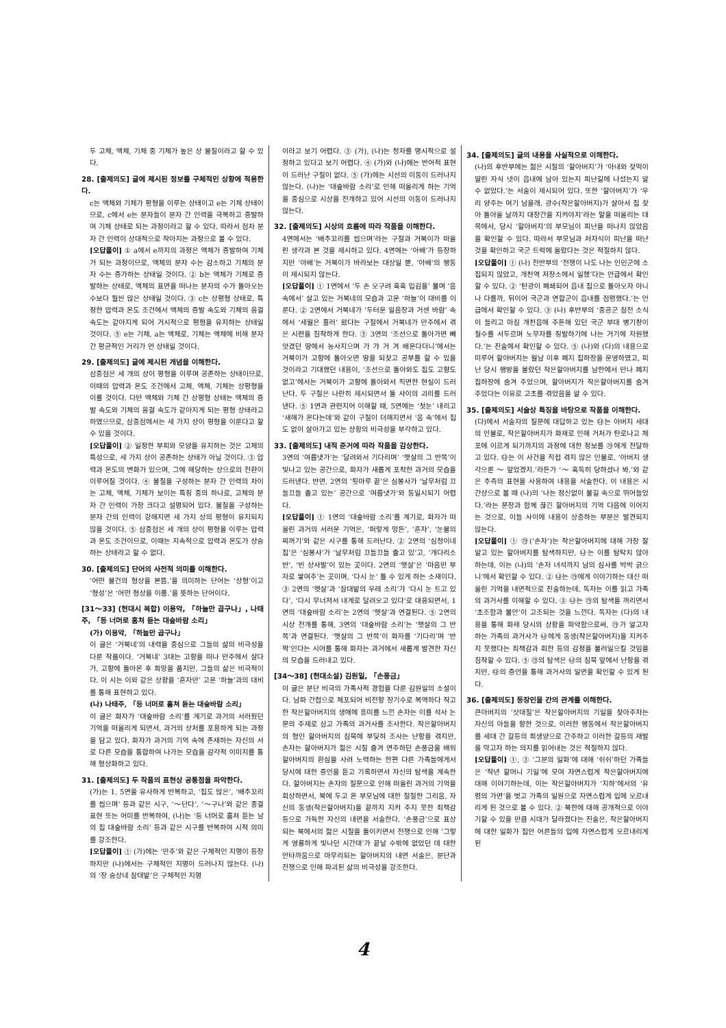두 고체, 액체, 기체 중 기체가 높은 상 물질이라고 할 수 있다.
28. [출제의도] 글에 제시된 정보를 구체적인 상황에 적용한다.
c는 액체와 기체가 평형을 이루는 상태이고 e는 기체 상태이므로, c에서 e는 분자들이 분자 간 인력을 극복하고 증발하여 기체 상태로 되는 과정이라고 할 수 있다. 따라서 점차 분자 간 인력이 상대적으로 작아지는 과정으로 볼 수 있다.
[오답풀이] ① a에서 e까지의 과정은 액체가 증발하여 기체가 되는 과정이므로, 액체의 분자 수는 감소하고 기체의 분자 수는 증가하는 상태일 것이다. ② b는 액체가 기체로 증발하는 상태로, 액체의 표면을 떠나는 분자의 수가 돌아오는 수보다 훨씬 많은 상태일 것이다. ③ c는 상평형 상태로, 특정한 압력과 온도 조건에서 액체의 증발 속도와 기체의 응결 속도는 같아지게 되어 거시적으로 평형을 유지하는 상태일 것이다. ⑤ e는 기체, a는 액체로, 기체는 액체에 비해 분자 간 평균적인 거리가 먼 상태일 것이다.
29. [출제의도] 글에 제시된 개념을 이해한다.
삼중점은 세 개의 상이 평형을 이루며 공존하는 상태이므로, 이때의 압력과 온도 조건에서 고체, 액체, 기체는 상평형을 이룰 것이다. 다만 액체와 기체 간 상평형 상태는 액체의 증발 속도와 기체의 응결 속도가 같아지게 되는 평형 상태라고 하였으므로, 삼중점에서는 세 가지 상이 평형을 이룬다고 할 수 있을 것이다.
[오답풀이] ② 일정한 부피와 모양을 유지하는 것은 고체의 특성으로, 세 가지 상이 공존하는 상태가 아닐 것이다. ③ 압력과 온도의 변화가 있으며, 그에 해당하는 상으로의 전환이 이루어질 것이다. ④ 물질을 구성하는 분자 간 인력의 차이는 고체, 액체, 기체가 보이는 특징 중의 하나로, 고체의 분자 간 인력이 가장 크다고 설명되어 있다. 물질을 구성하는 분자 간의 인력이 강해지면 세 가지 상의 평형이 유지되지 않을 것이다. ⑤ 삼중점은 세 개의 상이 평형을 이루는 압력과 온도 조건이므로, 이때는 지속적으로 압력과 온도가 상승하는 상태라고 할 수 없다.
30. [출제의도] 단어의 사전적 의미를 이해한다.
‘어떤 물건의 형상을 본뜸.’을 의미하는 단어는 ‘상형’이고 ‘형성’은 ‘어떤 형상을 이룸.’을 뜻하는 단어이다.
[31～33] (현대시 복합) 이용악, 「하늘만 곱구나」, 나태주, 「등 너머로 훔쳐 듣는 대숲바람 소리」
(가) 이용악, 「하늘만 곱구나」
이 글은 ‘거북네’의 내력을 중심으로 그들의 삶의 비극성을 다룬 작품이다. ‘거북네’ 3대는 고향을 떠나 만주에서 살다가, 고향에 돌아온 후 희망을 품지만, 그들의 삶은 비극적이다. 이 시는 이와 같은 상황을 ‘혼자만’ 고운 ‘하늘’과의 대비를 통해 표현하고 있다.
(나) 나태주, 「등 너머로 훔쳐 듣는 대숲바람 소리」
이 글은 화자가 ‘대숲바람 소리’를 계기로 과거의 서러웠던 기억을 떠올리게 되면서, 과거의 상처를 포용하게 되는 과정을 담고 있다. 화자가 과거의 기억 속에 존재하는 자신의 서로 다른 모습을 통합하여 나가는 모습을 감각적 이미지를 통해 형상화하고 있다.
31. [출제의도] 두 작품의 표현상 공통점을 파악한다.
(가)는 1, 5연을 유사하게 반복하고, ‘집도 많은’, ‘배추꼬리를 씹으며’ 등과 같은 시구, ‘～단다’, ‘～구나’와 같은 종결표현 또는 어미를 반복하여, (나)는 ‘등 너머로 훔쳐 듣는 남의 집 대숲바람 소리’ 등과 같은 시구를 반복하여 시적 의미를 강조한다.
[오답풀이] ① (가)에는 ‘만주’와 같은 구체적인 지명이 등장하지만 (나)에서는 구체적인 지명이 드러나지 않는다. (나)의 ‘장 승상네 참대밭’은 구체적인 지명
이라고 보기 어렵다. ③ (가), (나)는 청자를 명시적으로 설정하고 있다고 보기 어렵다. ④ (가)와 (나)에는 반어적 표현이 드러난 구절이 없다. ⑤ (가)에는 시선의 이동이 드러나지 않는다. (나)는 ‘대숲바람 소리’로 인해 떠올리게 하는 기억을 중심으로 시상을 전개하고 있어 시선의 이동이 드러나지 않는다.
32. [출제의도] 시상의 흐름에 따라 작품을 이해한다.
4연에서는 ‘배추꼬리를 씹으며’라는 구절과 거북이가 떠올린 생각과 본 것을 제시하고 있다. 4연에는 ‘아배’가 등장하지만 ‘아배’는 거북이가 바라보는 대상일 뿐, ‘아배’의 행동이 제시되지 않는다.
[오답풀이] ① 1연에서 ‘두 손 오구려 혹혹 입김을’ 불며 ‘움 속에서’ 살고 있는 거북네의 모습과 고운 ‘하늘’이 대비를 이룬다. ② 2연에서 거북네가 ‘두터운 얼음장과 거센 바람’ 속에서 ‘세월은 흘러’ 왔다는 구절에서 거북네가 만주에서 겪은 시련을 짐작하게 한다. ③ 3연의 ‘조선으로 돌아가면 빼앗겼던 땅에서 농사지으며 가 갸 거 겨 배운다더니’에서는 거북이가 고향에 돌아오면 땅을 되찾고 공부를 할 수 있을 것이라고 기대했던 내용이, ‘조선으로 돌아와도 집도 고향도 없고’에서는 거북이가 고향에 돌아와서 직면한 현실이 드러난다. 두 구절은 나란히 제시되면서 둘 사이의 괴리를 드러낸다. ⑤ 1연과 관련지어 이해할 때, 5연에는 ‘첫눈’ 내리고 ‘새해가 온다는데’와 같이 구절이 더해지면서 ‘움 속’에서 집도 없이 살아가고 있는 상황의 비극성을 부각하고 있다.
33. [출제의도] 내적 준거에 따라 작품을 감상한다.
3연의 ‘여름냇가’는 ‘달려와서 기다리며’ ‘햇살의 그 반쪽’이 빛나고 있는 공간으로, 화자가 새롭게 포착한 과거의 모습을 드러낸다. 반면, 2연의 ‘툇마루 끝’은 심봉사가 ‘날무처럼 끄들끄들 졸고 있는’ 공간으로 ‘여름냇가’와 동일시되기 어렵다.
[오답풀이] ① 1연의 ‘대숲바람 소리’를 계기로, 화자가 떠올린 과거의 서러운 기억은, ‘퍼렇게 멍든’, ‘혼자’, ‘눈물의 찌꺼기’와 같은 시구를 통해 드러난다. ② 2연의 ‘심청이네집’은 ‘심봉사’가 ‘날무처럼 끄들끄들 졸고 있’고, ‘개다리소반’, ‘빈 상사발’이 있는 곳이다. 2연의 ‘햇살’은 ‘마음만 부자로 쌓여주’는 곳이며, ‘다시 눈’ 틀 수 있게 하는 소재이다. ③ 2연의 ‘햇살’과 ‘참대밭의 우레 소리’가 ‘다시 눈 트고 있다’, ‘다시 무너져서 내게로 달려오고 있다’로 대응되면서, 1연의 ‘대숲바람 소리’는 2연의 ‘햇살’과 연결된다. ⑤ 2연의 시상 전개를 통해, 3연의 ‘대숲바람 소리’는 ‘햇살의 그 반쪽’과 연결된다. ‘햇살의 그 반쪽’이 화자를 ‘기다리’며 ‘반짝’인다는 시어를 통해 화자는 과거에서 새롭게 발견한 자신의 모습을 드러내고 있다.
[34～38] (현대소설) 김원일, 「손풍금」
이 글은 분단 비극의 가족사적 경험을 다룬 김원일의 소설이다. 남파 간첩으로 체포되어 비전향 장기수로 복역하다 작고한 작은할아버지의 생애에 흥미를 느낀 손자는 이를 석사 논문의 주제로 삼고 가족의 과거사를 조사한다. 작은할아버지의 형인 할아버지의 침묵에 부딪혀 조사는 난항을 겪지만, 손자는 할아버지가 젊은 시절 즐겨 연주하던 손풍금을 배워 할아버지의 환심을 사려 노력하는 한편 다른 가족들에게서 당시에 대한 증언을 듣고 기록하면서 자신의 탐색을 계속한다. 할아버지는 손자의 질문으로 인해 떠올린 과거의 기억을 회상하면서, 북에 두고 온 부모님에 대한 절절한 그리움, 자신의 동생(작은할아버지)을 끝까지 지켜 주지 못한 죄책감 등으로 가득한 자신의 내면을 서술한다. ‘손풍금’으로 표상되는 북에서의 젊은 시절을 돌이키면서 전쟁으로 인해 ‘그렇게 영롱하게 빛나던 시간대’가 끝날 수밖에 없었던 데 대한 안타까움으로 마무리되는 할아버지의 내면 서술은, 분단과 전쟁으로 인해 파괴된 삶의 비극성을 강조한다.
34. [출제의도] 글의 내용을 사실적으로 이해한다.
(나)의 후반부에는 젊은 시절의 ‘할아버지’가 ‘아내와 젖먹이 딸린 자식 넷이 읍내에 남아 있는지 피난길에 나섰는지 알 수 없었다.’는 서술이 제시되어 있다. 또한 ‘할아버지’가 ‘우리 양주는 여기 남을래. 광수(작은할아버지)가 살아서 집 찾아 돌아올 날까지 대장간을 지켜야지’라는 말을 떠올리는 대목에서, 당시 ‘할아버지’의 부모님이 피난을 떠나지 않았음을 확인할 수 있다. 따라서 부모님과 처자식이 피난을 떠난 것을 확인하고 국군 트럭에 올랐다는 것은 적절하지 않다.
[오답풀이] ① (나) 전반부의 ‘전쟁이 나도 나는 인민군에 소집되지 않았고, 개천역 저장소에서 일했’다는 언급에서 확인할 수 있다. ② ‘탄광이 폐쇄되어 읍내 집으로 돌아오자 아니나 다를까, 뒤이어 국군과 연합군이 읍내를 점령했다.’는 언급에서 확인할 수 있다. ③ (나) 후반부의 ‘중공군 참전 소식이 들리고 마침 개천읍에 주둔해 있던 국군 부대 병기창이 철수를 서두르며 노무자를 징발하기에 나는 거기에 자원했다.’는 진술에서 확인할 수 있다. ⑤ (나)와 (다)의 내용으로 미루어 할아버지는 월남 이후 폐지 집하장을 운영하였고, 피난 당시 행방을 몰랐던 작은할아버지를 남한에서 만나 폐지 집하장에 숨겨 주었으며, 할아버지가 작은할아버지를 숨겨 주었다는 이유로 고초를 겪었음을 알 수 있다.
35. [출제의도] 서술상 특징을 바탕으로 작품을 이해한다.
(다)에서 서술자의 질문에 대답하고 있는 ㉰는 아버지 세대의 인물로, 작은할아버지가 화재로 인해 거처가 탄로나고 체포에 이르게 되기까지의 과정에 대한 정보를 ㉮에게 전달하고 있다. ㉰는 이 사건을 직접 겪지 않은 인물로, ‘아버지 생각으론 ～ 앞었겠지.’라든가 ‘～ 혹독히 당하셨나 봐.’와 같은 추측의 표현을 사용하여 내용을 서술한다. 이 내용은 시간상으로 볼 때 (나)의 ‘나는 정신없이 불길 속으로 뛰어들었다.’라는 문장과 함께 끊긴 할아버지의 기억 다음에 이어지는 것으로, 이들 사이에 내용이 상충하는 부분은 발견되지 않는다.
[오답풀이] ① ㉮(‘손자’)는 작은할아버지에 대해 가장 잘 알고 있는 할아버지를 탐색하지만, ㉯는 이를 탐탁치 않아 하는데, 이는 (나)의 ‘손자 녀석까지 남의 심사를 박박 긁으니’에서 확인할 수 있다. ② ㉯는 ㉮에게 이야기하는 대신 떠올린 기억을 내면적으로 진술하는데, 독자는 이를 읽고 가족의 과거사를 이해할 수 있다. ③ ㉯는 ㉮의 탐색을 꺼리면서 ‘초조함과 불안’이 고조되는 것을 느낀다. 독자는 (다)의 내용을 통해 화재 당시의 상황을 파악함으로써, ㉮가 알고자 하는 가족의 과거사가 ㉯에게 동생(작은할아버지)을 지켜주지 못했다는 죄책감과 회한 등의 감정을 불러일으킬 것임을 짐작할 수 있다. ⑤ ㉮의 탐색은 ㉯의 침묵 앞에서 난항을 겪지만, ㉰의 증언을 통해 과거사의 일면을 확인할 수 있게 된다.
36. [출제의도] 등장인물 간의 관계를 이해한다.
큰아버지의 ‘삿대질’은 작은할아버지의 기일을 찾아주자는 자신의 아들을 향한 것으로, 이러한 행동에서 작은할아버지를 세대 간 갈등의 희생양으로 간주하고 이러한 갈등의 재발을 막고자 하는 의지를 읽어내는 것은 적절하지 않다.
[오답풀이] ①, ③ ‘그분의 일화’에 대해 ‘쉬쉬’하던 가족들은 ‘작년 할머니 기일’에 모여 자연스럽게 작은할아버지에 대해 이야기하는데, 이는 작은할아버지가 ‘지하’에서의 ‘유령의 가면’을 벗고 가족의 일원으로 자연스럽게 입에 오르내리게 된 것으로 볼 수 있다. ② 북한에 대해 공개적으로 이야기할 수 있을 만큼 시대가 달라졌다는 진술은, 작은할아버지에 대한 일화가 집안 어른들의 입에 자연스럽게 오르내리게 된
4